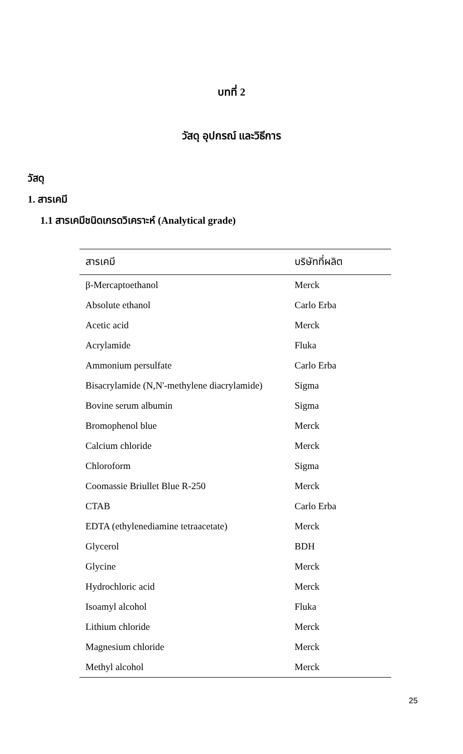บทที่ 2
วัสดุ อุปกรณ์ และวิธีการ
วัสดุ
1. สารเคมี
1.1 สารเคมีชนิดเกรดวิเคราะห์ (Analytical grade)
| สารเคมี | บริษัทที่ผลิต |
| --- | --- |
| β-Mercaptoethanol | Merck |
| Absolute ethanol | Carlo Erba |
| Acetic acid | Merck |
| Acrylamide | Fluka |
| Ammonium persulfate | Carlo Erba |
| Bisacrylamide (N,N'-methylene diacrylamide) | Sigma |
| Bovine serum albumin | Sigma |
| Bromophenol blue | Merck |
| Calcium chloride | Merck |
| Chloroform | Sigma |
| Coomassie Briullet Blue R-250 | Merck |
| CTAB | Carlo Erba |
| EDTA (ethylenediamine tetraacetate) | Merck |
| Glycerol | BDH |
| Glycine | Merck |
| Hydrochloric acid | Merck |
| Isoamyl alcohol | Fluka |
| Lithium chloride | Merck |
| Magnesium chloride | Merck |
| Methyl alcohol | Merck |
25